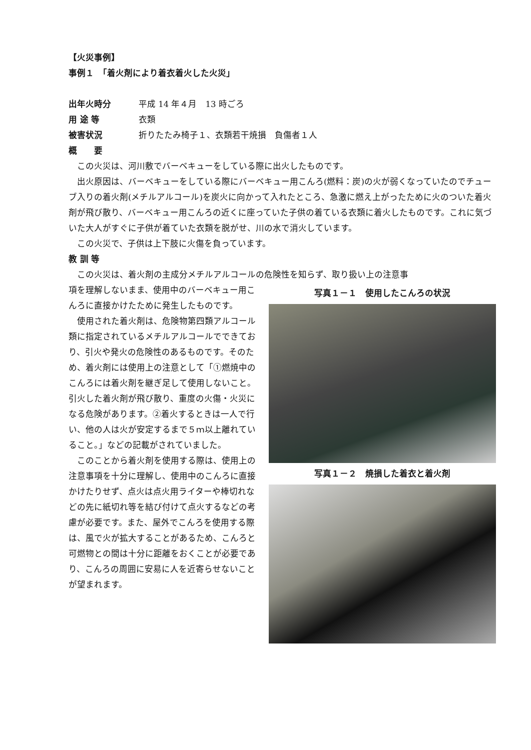【火災事例】
事例１　「着火剤により着衣着火した火災」
出年火時分 平成 14 年４月　13 時ごろ
用 途 等 衣類
被害状況 折りたたみ椅子１、衣類若干焼損　負傷者１人
概　　要
　この火災は、河川敷でバーベキューをしている際に出火したものです。
　出火原因は、バーベキューをしている際にバーベキュー用こんろ(燃料：炭)の火が弱くなっていたのでチューブ入りの着火剤(メチルアルコール)を炭火に向かって入れたところ、急激に燃え上がったために火のついた着火剤が飛び散り、バーベキュー用こんろの近くに座っていた子供の着ている衣類に着火したものです。これに気づいた大人がすぐに子供が着ていた衣類を脱がせ、川の水で消火しています。
　この火災で、子供は上下肢に火傷を負っています。
教 訓 等
　この火災は、着火剤の主成分メチルアルコールの危険性を知らず、取り扱い上の注意事
項を理解しないまま、使用中のバーベキュー用こんろに直接かけたために発生したものです。
　使用された着火剤は、危険物第四類アルコール類に指定されているメチルアルコールでできており、引火や発火の危険性のあるものです。そのため、着火剤には使用上の注意として「①燃焼中のこんろには着火剤を継ぎ足して使用しないこと。引火した着火剤が飛び散り、重度の火傷・火災になる危険があります。②着火するときは一人で行い、他の人は火が安定するまで５ｍ以上離れていること。」などの記載がされていました。
　このことから着火剤を使用する際は、使用上の注意事項を十分に理解し、使用中のこんろに直接かけたりせず、点火は点火用ライターや棒切れなどの先に紙切れ等を結び付けて点火するなどの考慮が必要です。また、屋外でこんろを使用する際は、風で火が拡大することがあるため、こんろと可燃物との間は十分に距離をおくことが必要であり、こんろの周囲に安易に人を近寄らせないことが望まれます。
写真１－１　使用したこんろの状況
写真１－２　焼損した着衣と着火剤